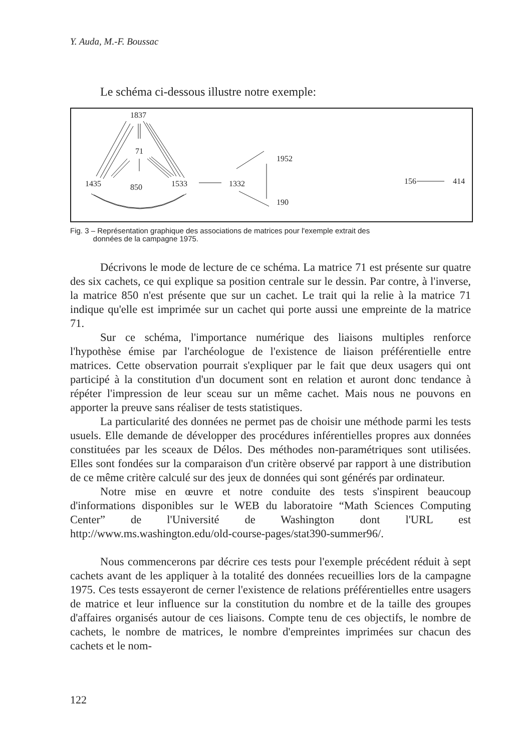Y. Auda, M.-F. Boussac
Le schéma ci-dessous illustre notre exemple:
1837
71
1435
850
1533
1332
1952
190
156
414
Fig. 3 – Représentation graphique des associations de matrices pour l'exemple extrait des
données de la campagne 1975.
Décrivons le mode de lecture de ce schéma. La matrice 71 est présente sur quatre des six cachets, ce qui explique sa position centrale sur le dessin. Par contre, à l'inverse, la matrice 850 n'est présente que sur un cachet. Le trait qui la relie à la matrice 71 indique qu'elle est imprimée sur un cachet qui porte aussi une empreinte de la matrice 71.
Sur ce schéma, l'importance numérique des liaisons multiples renforce l'hypothèse émise par l'archéologue de l'existence de liaison préférentielle entre matrices. Cette observation pourrait s'expliquer par le fait que deux usagers qui ont participé à la constitution d'un document sont en relation et auront donc tendance à répéter l'impression de leur sceau sur un même cachet. Mais nous ne pouvons en apporter la preuve sans réaliser de tests statistiques.
La particularité des données ne permet pas de choisir une méthode parmi les tests usuels. Elle demande de développer des procédures inférentielles propres aux données constituées par les sceaux de Délos. Des méthodes non-paramétriques sont utilisées. Elles sont fondées sur la comparaison d'un critère observé par rapport à une distribution de ce même critère calculé sur des jeux de données qui sont générés par ordinateur.
Notre mise en œuvre et notre conduite des tests s'inspirent beaucoup d'informations disponibles sur le WEB du laboratoire “Math Sciences Computing Center” de l'Université de Washington dont l'URL est http://www.ms.washington.edu/old-course-pages/stat390-summer96/.
Nous commencerons par décrire ces tests pour l'exemple précédent réduit à sept cachets avant de les appliquer à la totalité des données recueillies lors de la campagne 1975. Ces tests essayeront de cerner l'existence de relations préférentielles entre usagers de matrice et leur influence sur la constitution du nombre et de la taille des groupes d'affaires organisés autour de ces liaisons. Compte tenu de ces objectifs, le nombre de cachets, le nombre de matrices, le nombre d'empreintes imprimées sur chacun des cachets et le nom-
122